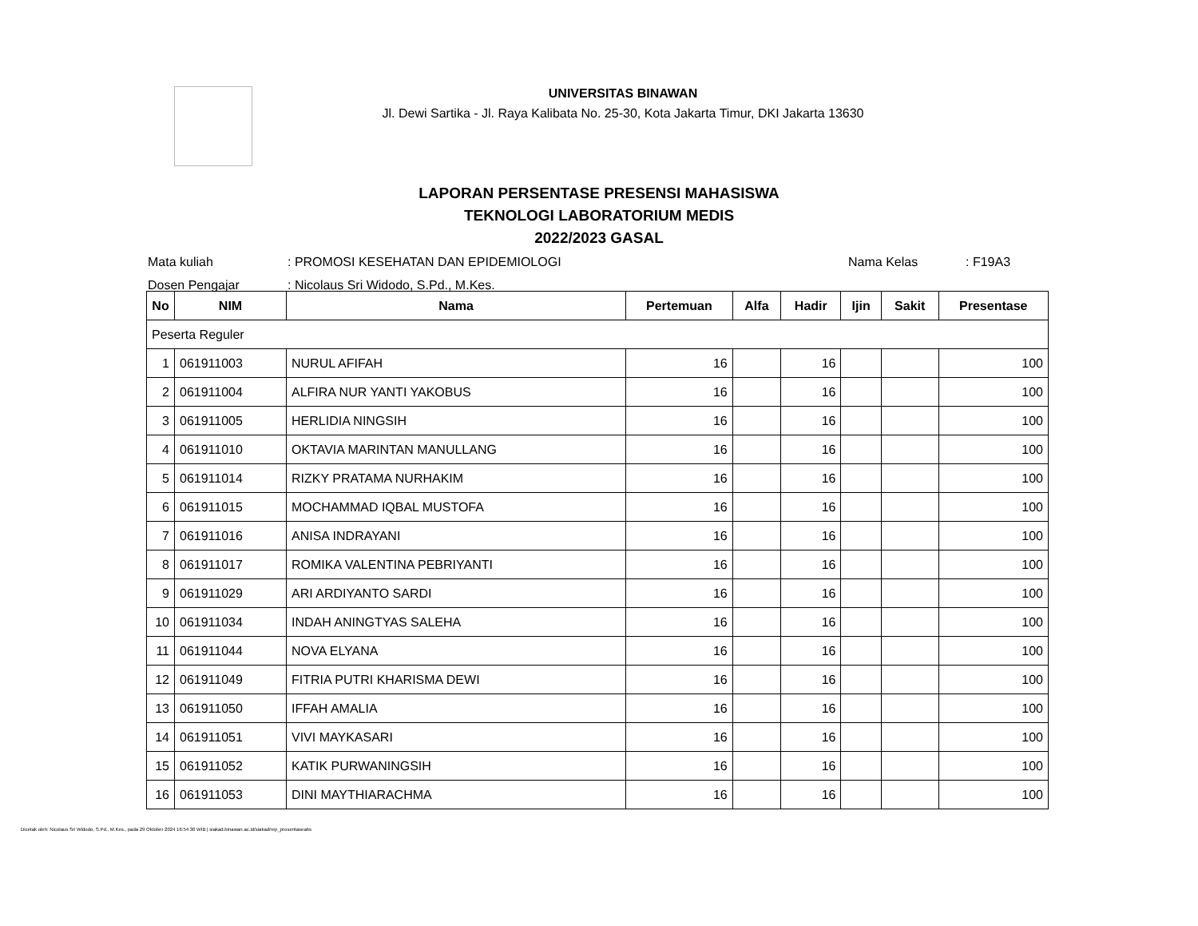UNIVERSITAS BINAWAN
Jl. Dewi Sartika - Jl. Raya Kalibata No. 25-30, Kota Jakarta Timur, DKI Jakarta 13630
LAPORAN PERSENTASE PRESENSI MAHASISWA
TEKNOLOGI LABORATORIUM MEDIS
2022/2023 GASAL
| Mata kuliah | : PROMOSI KESEHATAN DAN EPIDEMIOLOGI | Nama Kelas | : F19A3 |
| Dosen Pengajar | : Nicolaus Sri Widodo, S.Pd., M.Kes. | | |
| No | NIM | Nama | Pertemuan | Alfa | Hadir | Ijin | Sakit | Presentase |
| --- | --- | --- | --- | --- | --- | --- | --- | --- |
| Peserta Reguler | | | | | | | | |
| 1 | 061911003 | NURUL AFIFAH | 16 | | 16 | | | 100 |
| 2 | 061911004 | ALFIRA NUR YANTI YAKOBUS | 16 | | 16 | | | 100 |
| 3 | 061911005 | HERLIDIA NINGSIH | 16 | | 16 | | | 100 |
| 4 | 061911010 | OKTAVIA MARINTAN MANULLANG | 16 | | 16 | | | 100 |
| 5 | 061911014 | RIZKY PRATAMA NURHAKIM | 16 | | 16 | | | 100 |
| 6 | 061911015 | MOCHAMMAD IQBAL MUSTOFA | 16 | | 16 | | | 100 |
| 7 | 061911016 | ANISA INDRAYANI | 16 | | 16 | | | 100 |
| 8 | 061911017 | ROMIKA VALENTINA PEBRIYANTI | 16 | | 16 | | | 100 |
| 9 | 061911029 | ARI ARDIYANTO SARDI | 16 | | 16 | | | 100 |
| 10 | 061911034 | INDAH ANINGTYAS SALEHA | 16 | | 16 | | | 100 |
| 11 | 061911044 | NOVA ELYANA | 16 | | 16 | | | 100 |
| 12 | 061911049 | FITRIA PUTRI KHARISMA DEWI | 16 | | 16 | | | 100 |
| 13 | 061911050 | IFFAH AMALIA | 16 | | 16 | | | 100 |
| 14 | 061911051 | VIVI MAYKASARI | 16 | | 16 | | | 100 |
| 15 | 061911052 | KATIK PURWANINGSIH | 16 | | 16 | | | 100 |
| 16 | 061911053 | DINI MAYTHIARACHMA | 16 | | 16 | | | 100 |
Dicetak oleh: Nicolaus Sri Widodo, S.Pd., M.Kes., pada 29 Oktober 2024 16:54:30 WIB | siakad.binawan.ac.id/siakad/rep_prosentaseabs